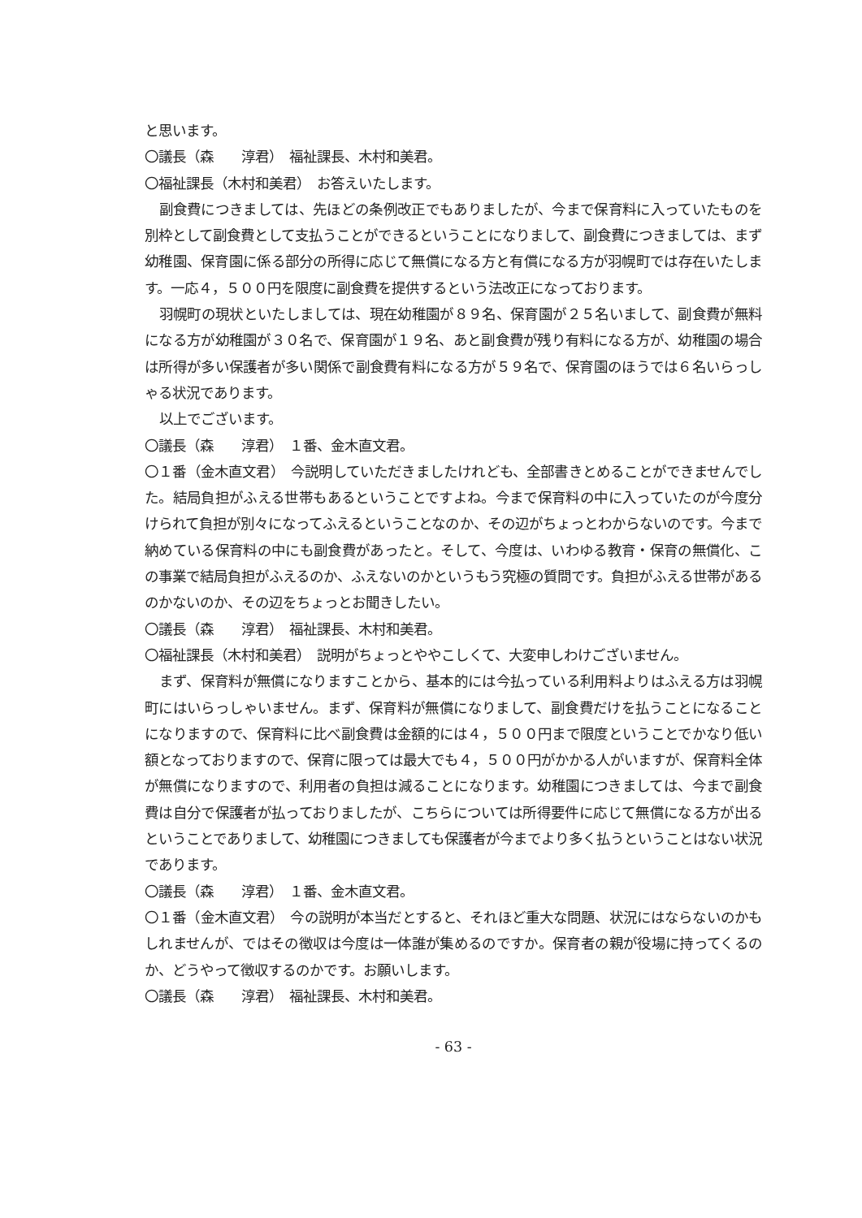と思います。
〇議長（森　　淳君）　福祉課長、木村和美君。
〇福祉課長（木村和美君）　お答えいたします。
副食費につきましては、先ほどの条例改正でもありましたが、今まで保育料に入っていたものを別枠として副食費として支払うことができるということになりまして、副食費につきましては、まず幼稚園、保育園に係る部分の所得に応じて無償になる方と有償になる方が羽幌町では存在いたします。一応４，５００円を限度に副食費を提供するという法改正になっております。
羽幌町の現状といたしましては、現在幼稚園が８９名、保育園が２５名いまして、副食費が無料になる方が幼稚園が３０名で、保育園が１９名、あと副食費が残り有料になる方が、幼稚園の場合は所得が多い保護者が多い関係で副食費有料になる方が５９名で、保育園のほうでは６名いらっしゃる状況であります。
以上でございます。
〇議長（森　　淳君）　１番、金木直文君。
〇１番（金木直文君）　今説明していただきましたけれども、全部書きとめることができませんでした。結局負担がふえる世帯もあるということですよね。今まで保育料の中に入っていたのが今度分けられて負担が別々になってふえるということなのか、その辺がちょっとわからないのです。今まで納めている保育料の中にも副食費があったと。そして、今度は、いわゆる教育・保育の無償化、この事業で結局負担がふえるのか、ふえないのかというもう究極の質問です。負担がふえる世帯があるのかないのか、その辺をちょっとお聞きしたい。
〇議長（森　　淳君）　福祉課長、木村和美君。
〇福祉課長（木村和美君）　説明がちょっとややこしくて、大変申しわけございません。
まず、保育料が無償になりますことから、基本的には今払っている利用料よりはふえる方は羽幌町にはいらっしゃいません。まず、保育料が無償になりまして、副食費だけを払うことになることになりますので、保育料に比べ副食費は金額的には４，５００円まで限度ということでかなり低い額となっておりますので、保育に限っては最大でも４，５００円がかかる人がいますが、保育料全体が無償になりますので、利用者の負担は減ることになります。幼稚園につきましては、今まで副食費は自分で保護者が払っておりましたが、こちらについては所得要件に応じて無償になる方が出るということでありまして、幼稚園につきましても保護者が今までより多く払うということはない状況であります。
〇議長（森　　淳君）　１番、金木直文君。
〇１番（金木直文君）　今の説明が本当だとすると、それほど重大な問題、状況にはならないのかもしれませんが、ではその徴収は今度は一体誰が集めるのですか。保育者の親が役場に持ってくるのか、どうやって徴収するのかです。お願いします。
〇議長（森　　淳君）　福祉課長、木村和美君。
- 63 -